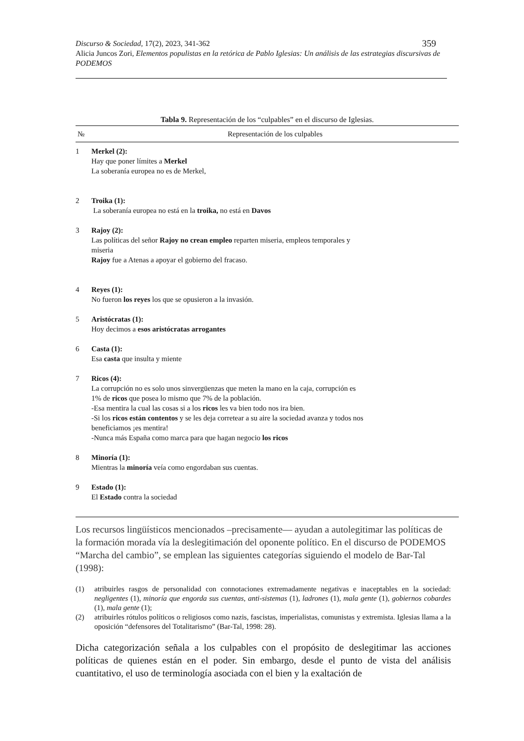359 Discurso & Sociedad, 17(2), 2023, 341-362
Alicia Juncos Zori, Elementos populistas en la retórica de Pablo Iglesias: Un análisis de las estrategias discursivas de PODEMOS
Tabla 9. Representación de los “culpables” en el discurso de Iglesias.
| № | Representación de los culpables |
| --- | --- |
| 1 | Merkel (2): Hay que poner límites a Merkel La soberanía europea no es de Merkel, |
| 2 | Troika (1): La soberanía europea no está en la troika, no está en Davos |
| 3 | Rajoy (2): Las políticas del señor Rajoy no crean empleo reparten miseria, empleos temporales y miseria Rajoy fue a Atenas a apoyar el gobierno del fracaso. |
| 4 | Reyes (1): No fueron los reyes los que se opusieron a la invasión. |
| 5 | Aristócratas (1): Hoy decimos a esos aristócratas arrogantes |
| 6 | Casta (1): Esa casta que insulta y miente |
| 7 | Ricos (4): La corrupción no es solo unos sinvergüenzas que meten la mano en la caja, corrupción es 1% de ricos que posea lo mismo que 7% de la población. -Esa mentira la cual las cosas si a los ricos les va bien todo nos ira bien. -Si los ricos están contentos y se les deja corretear a su aire la sociedad avanza y todos nos beneficiamos ¡es mentira! -Nunca más España como marca para que hagan negocio los ricos |
| 8 | Minoría (1): Mientras la minoría veía como engordaban sus cuentas. |
| 9 | Estado (1): El Estado contra la sociedad |
Los recursos lingüísticos mencionados –precisamente— ayudan a autolegitimar las políticas de la formación morada vía la deslegitimación del oponente político. En el discurso de PODEMOS “Marcha del cambio”, se emplean las siguientes categorías siguiendo el modelo de Bar-Tal (1998):
(1) atribuirles rasgos de personalidad con connotaciones extremadamente negativas e inaceptables en la sociedad: negligentes (1), minoría que engorda sus cuentas, anti-sistemas (1), ladrones (1), mala gente (1), gobiernos cobardes (1), mala gente (1);
(2) atribuirles rótulos políticos o religiosos como nazis, fascistas, imperialistas, comunistas y extremista. Iglesias llama a la oposición “defensores del Totalitarismo” (Bar-Tal, 1998: 28).
Dicha categorización señala a los culpables con el propósito de deslegitimar las acciones políticas de quienes están en el poder. Sin embargo, desde el punto de vista del análisis cuantitativo, el uso de terminología asociada con el bien y la exaltación de